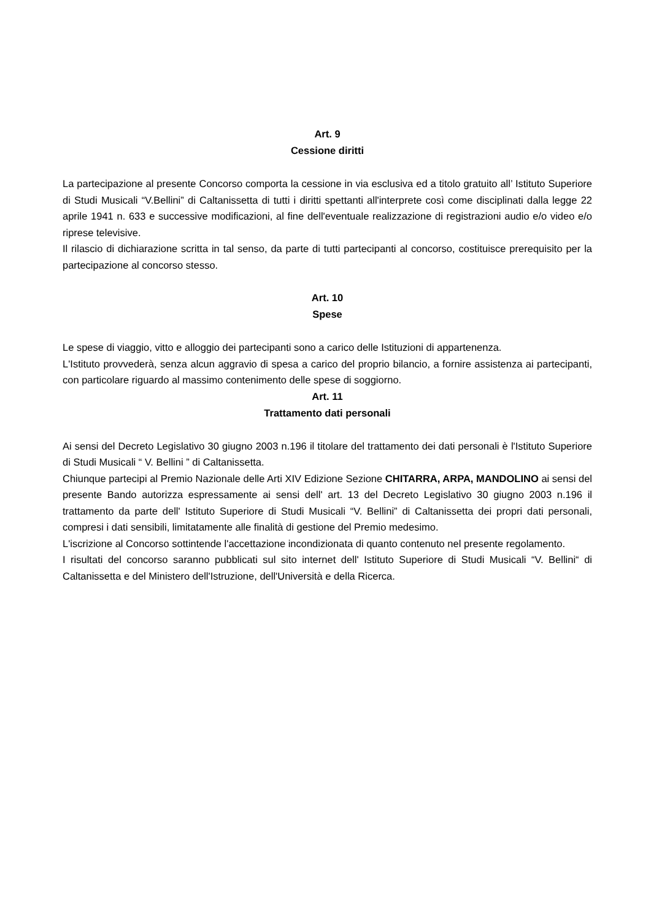Art. 9
Cessione diritti
La partecipazione al presente Concorso comporta la cessione in via esclusiva ed a titolo gratuito all’ Istituto Superiore di Studi Musicali “V.Bellini” di Caltanissetta di tutti i diritti spettanti all'interprete così come disciplinati dalla legge 22 aprile 1941 n. 633 e successive modificazioni, al fine dell'eventuale realizzazione di registrazioni audio e/o video e/o riprese televisive.
Il rilascio di dichiarazione scritta in tal senso, da parte di tutti partecipanti al concorso, costituisce prerequisito per la partecipazione al concorso stesso.
Art. 10
Spese
Le spese di viaggio, vitto e alloggio dei partecipanti sono a carico delle Istituzioni di appartenenza.
L'Istituto provvederà, senza alcun aggravio di spesa a carico del proprio bilancio, a fornire assistenza ai partecipanti, con particolare riguardo al massimo contenimento delle spese di soggiorno.
Art. 11
Trattamento dati personali
Ai sensi del Decreto Legislativo 30 giugno 2003 n.196 il titolare del trattamento dei dati personali è l'Istituto Superiore di Studi Musicali “ V. Bellini ” di Caltanissetta.
Chiunque partecipi al Premio Nazionale delle Arti XIV Edizione Sezione CHITARRA, ARPA, MANDOLINO ai sensi del presente Bando autorizza espressamente ai sensi dell' art. 13 del Decreto Legislativo 30 giugno 2003 n.196 il trattamento da parte dell' Istituto Superiore di Studi Musicali “V. Bellini” di Caltanissetta dei propri dati personali, compresi i dati sensibili, limitatamente alle finalità di gestione del Premio medesimo.
L'iscrizione al Concorso sottintende l'accettazione incondizionata di quanto contenuto nel presente regolamento.
I risultati del concorso saranno pubblicati sul sito internet dell' Istituto Superiore di Studi Musicali “V. Bellini“ di Caltanissetta e del Ministero dell'Istruzione, dell'Università e della Ricerca.